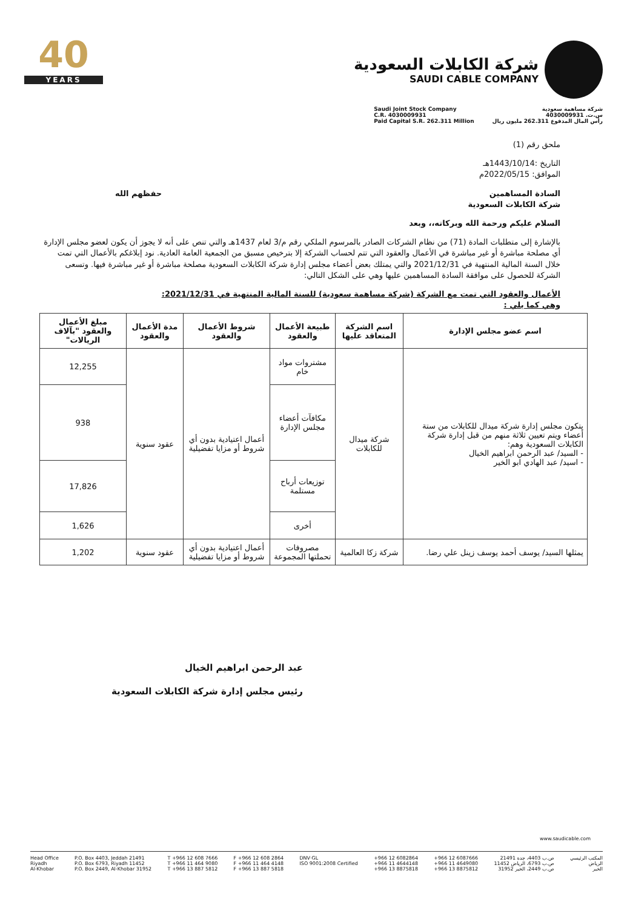40
YEARS
شركة الكابلات السعودية
SAUDI CABLE COMPANY
Saudi Joint Stock Company
C.R. 4030009931
Paid Capital S.R. 262.311 Million
شركة مساهمة سعودية
س.ت. 4030009931
رأس المال المدفوع 262.311 مليون ريال
ملحق رقم (1)
التاريخ :1443/10/14هـ
الموافق: 2022/05/15م
السادة المساهمين
شركة الكابلات السعودية حفظهم الله
السلام عليكم ورحمة الله وبركاته،، وبعد
بالإشارة إلى متطلبات المادة (71) من نظام الشركات الصادر بالمرسوم الملكي رقم م/3 لعام 1437هـ والتي تنص على أنه لا يجوز أن يكون لعضو مجلس الإدارة أي مصلحة مباشرة أو غير مباشرة في الأعمال والعقود التي تتم لحساب الشركة إلا بترخيص مسبق من الجمعية العامة العادية. نود إبلاغكم بالأعمال التي تمت خلال السنة المالية المنتهية في 2021/12/31 والتي يمتلك بعض أعضاء مجلس إدارة شركة الكابلات السعودية مصلحة مباشرة أو غير مباشرة فيها. وتسعى الشركة للحصول على موافقة السادة المساهمين عليها وهي على الشكل التالي:
الأعمال والعقود التي تمت مع الشركة (شركة مساهمة سعودية) للسنة المالية المنتهية في 2021/12/31:
وهي كما يلي :
| اسم عضو مجلس الإدارة | اسم الشركة المتعاقد عليها | طبيعة الأعمال والعقود | شروط الأعمال والعقود | مدة الأعمال والعقود | مبلغ الأعمال والعقود "بآلاف الريالات" |
| --- | --- | --- | --- | --- | --- |
| يتكون مجلس إدارة شركة ميدال للكابلات من ستة أعضاء ويتم تعيين ثلاثة منهم من قبل إدارة شركة الكابلات السعودية وهم: - السيد/ عبد الرحمن ابراهيم الخيال - اسيد/ عبد الهادي ابو الخير | شركة ميدال للكابلات | مشتروات مواد خام | أعمال اعتيادية بدون أي شروط أو مزايا تفضيلية | عقود سنوية | 12,255 |
| | | مكافآت أعضاء مجلس الإدارة | | | 938 |
| | | توزيعات أرباح مستلمة | | | 17,826 |
| | | أخرى | | | 1,626 |
| يمثلها السيد/ يوسف أحمد يوسف زينل علي رضا. | شركة زكا العالمية | مصروفات تحملتها المجموعة | أعمال اعتيادية بدون أي شروط أو مزايا تفضيلية | عقود سنوية | 1,202 |
عبد الرحمن ابراهيم الخيال
رئيس مجلس إدارة شركة الكابلات السعودية
www.saudicable.com
Head Office
Riyadh
Al-Khobar
P.O. Box 4403, Jeddah 21491
P.O. Box 6793, Riyadh 11452
P.O. Box 2449, Al-Khobar 31952
T +966 12 608 7666
T +966 11 464 9080
T +966 13 887 5812
F +966 12 608 2864
F +966 11 464 4148
F +966 13 887 5818
DNV·GL
ISO 9001:2008 Certified
+966 12 6082864
+966 11 4644148
+966 13 8875818
+966 12 6087666
+966 11 4649080
+966 13 8875812
ص.ب 4403، جدة 21491
ص.ب 6793، الرياض 11452
ص.ب 2449، الخبر 31952
المكتب الرئيسي
الرياض
الخبر